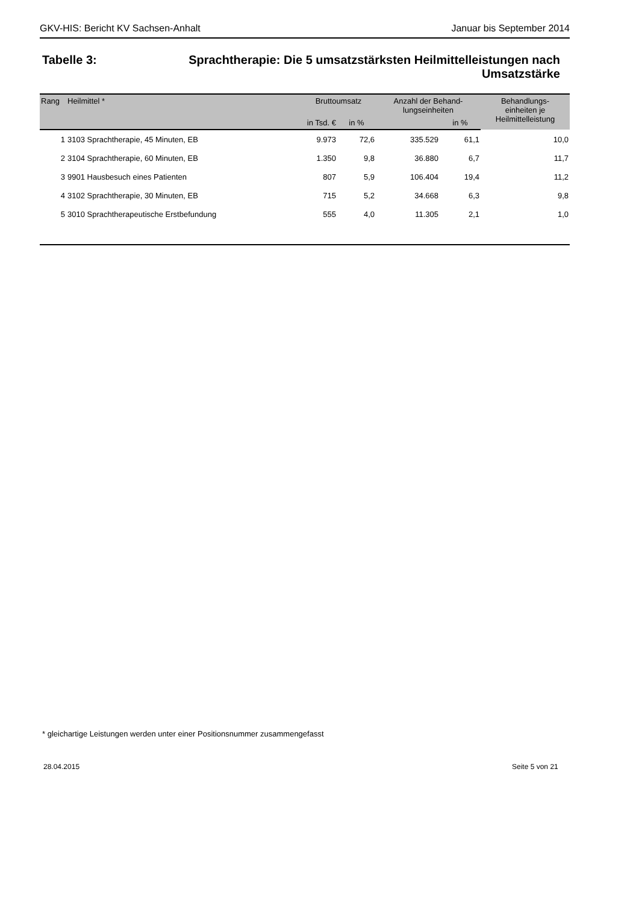GKV-HIS: Bericht KV Sachsen-Anhalt Januar bis September 2014
Tabelle 3:
Sprachtherapie: Die 5 umsatzstärksten Heilmittelleistungen nach Umsatzstärke
| Rang | Heilmittel * | Bruttoumsatz | | Anzahl der Behand- lungseinheiten | | Behandlungs- einheiten je Heilmittelleistung |
| --- | --- | --- | --- | --- | --- | --- |
| | | in Tsd. € | in % | | in % | |
| 1 | 3103 Sprachtherapie, 45 Minuten, EB | 9.973 | 72,6 | 335.529 | 61,1 | 10,0 |
| 2 | 3104 Sprachtherapie, 60 Minuten, EB | 1.350 | 9,8 | 36.880 | 6,7 | 11,7 |
| 3 | 9901 Hausbesuch eines Patienten | 807 | 5,9 | 106.404 | 19,4 | 11,2 |
| 4 | 3102 Sprachtherapie, 30 Minuten, EB | 715 | 5,2 | 34.668 | 6,3 | 9,8 |
| 5 | 3010 Sprachtherapeutische Erstbefundung | 555 | 4,0 | 11.305 | 2,1 | 1,0 |
* gleichartige Leistungen werden unter einer Positionsnummer zusammengefasst
28.04.2015 Seite 5 von 21